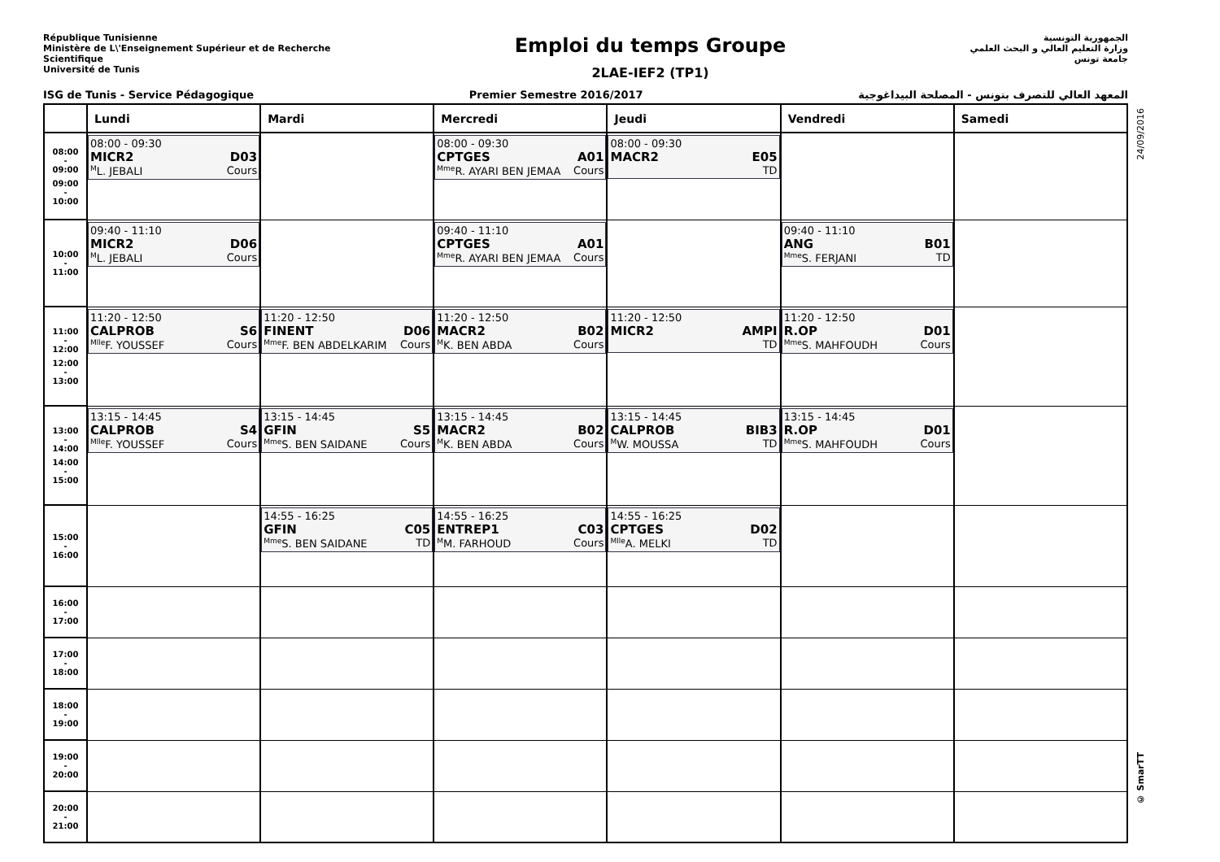République Tunisienne
Ministère de L\'Enseignement Supérieur et de Recherche
Scientifique
Université de Tunis
Emploi du temps Groupe
2LAE-IEF2 (TP1)
الجمهورية التونسية
وزارة التعليم العالي و البحث العلمي
جامعة تونس
ISG de Tunis - Service Pédagogique Premier Semestre 2016/2017 المعهد العالي للتصرف بتونس - المصلحة البيداغوجية
24/09/2016
© SmarTT
| | Lundi | Mardi | Mercredi | Jeudi | Vendredi | Samedi |
| --- | --- | --- | --- | --- | --- | --- |
| 08:00 - 09:00 09:00 - 10:00 | 08:00 - 09:30 MICR2 D03 <sup>M</sup>L. JEBALI Cours | | 08:00 - 09:30 CPTGES A01 <sup>Mme</sup>R. AYARI BEN JEMAA Cours | 08:00 - 09:30 MACR2 E05 TD | | |
| 10:00 - 11:00 | 09:40 - 11:10 MICR2 D06 <sup>M</sup>L. JEBALI Cours | | 09:40 - 11:10 CPTGES A01 <sup>Mme</sup>R. AYARI BEN JEMAA Cours | | 09:40 - 11:10 ANG B01 <sup>Mme</sup>S. FERJANI TD | |
| 11:00 - 12:00 12:00 - 13:00 | 11:20 - 12:50 CALPROB S6 <sup>Mlle</sup>F. YOUSSEF Cours | 11:20 - 12:50 FINENT D06 <sup>Mme</sup>F. BEN ABDELKARIM Cours | 11:20 - 12:50 MACR2 B02 <sup>M</sup>K. BEN ABDA Cours | 11:20 - 12:50 MICR2 AMPI TD | 11:20 - 12:50 R.OP D01 <sup>Mme</sup>S. MAHFOUDH Cours | |
| 13:00 - 14:00 14:00 - 15:00 | 13:15 - 14:45 CALPROB S4 <sup>Mlle</sup>F. YOUSSEF Cours | 13:15 - 14:45 GFIN S5 <sup>Mme</sup>S. BEN SAIDANE Cours | 13:15 - 14:45 MACR2 B02 <sup>M</sup>K. BEN ABDA Cours | 13:15 - 14:45 CALPROB BIB3 <sup>M</sup>W. MOUSSA TD | 13:15 - 14:45 R.OP D01 <sup>Mme</sup>S. MAHFOUDH Cours | |
| 15:00 - 16:00 | | 14:55 - 16:25 GFIN C05 <sup>Mme</sup>S. BEN SAIDANE TD | 14:55 - 16:25 ENTREP1 C03 <sup>M</sup>M. FARHOUD Cours | 14:55 - 16:25 CPTGES D02 <sup>Mlle</sup>A. MELKI TD | | |
| 16:00 - 17:00 | | | | | | |
| 17:00 - 18:00 | | | | | | |
| 18:00 - 19:00 | | | | | | |
| 19:00 - 20:00 | | | | | | |
| 20:00 - 21:00 | | | | | | |